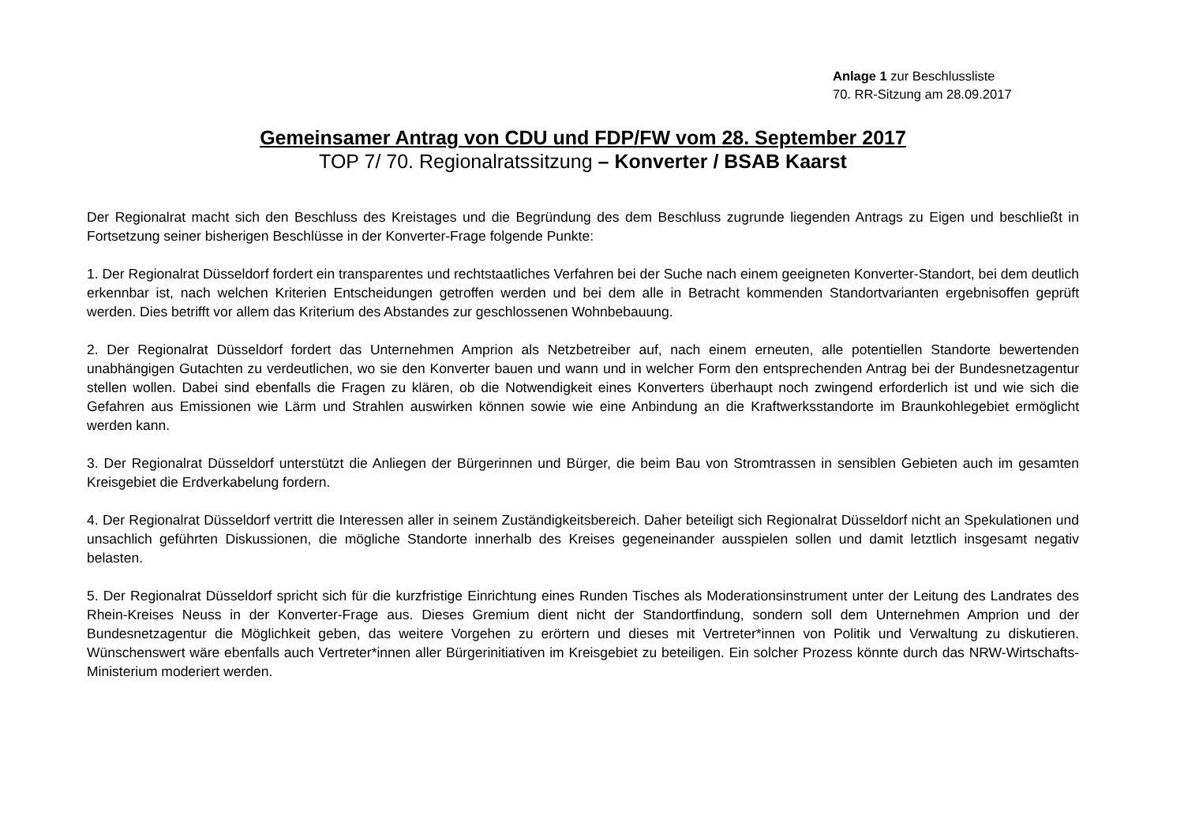Anlage 1 zur Beschlussliste
70. RR-Sitzung am 28.09.2017
Gemeinsamer Antrag von CDU und FDP/FW vom 28. September 2017
TOP 7/ 70. Regionalratssitzung – Konverter / BSAB Kaarst
Der Regionalrat macht sich den Beschluss des Kreistages und die Begründung des dem Beschluss zugrunde liegenden Antrags zu Eigen und beschließt in Fortsetzung seiner bisherigen Beschlüsse in der Konverter-Frage folgende Punkte:
1. Der Regionalrat Düsseldorf fordert ein transparentes und rechtstaatliches Verfahren bei der Suche nach einem geeigneten Konverter-Standort, bei dem deutlich erkennbar ist, nach welchen Kriterien Entscheidungen getroffen werden und bei dem alle in Betracht kommenden Standortvarianten ergebnisoffen geprüft werden. Dies betrifft vor allem das Kriterium des Abstandes zur geschlossenen Wohnbebauung.
2. Der Regionalrat Düsseldorf fordert das Unternehmen Amprion als Netzbetreiber auf, nach einem erneuten, alle potentiellen Standorte bewertenden unabhängigen Gutachten zu verdeutlichen, wo sie den Konverter bauen und wann und in welcher Form den entsprechenden Antrag bei der Bundesnetzagentur stellen wollen. Dabei sind ebenfalls die Fragen zu klären, ob die Notwendigkeit eines Konverters überhaupt noch zwingend erforderlich ist und wie sich die Gefahren aus Emissionen wie Lärm und Strahlen auswirken können sowie wie eine Anbindung an die Kraftwerksstandorte im Braunkohlegebiet ermöglicht werden kann.
3. Der Regionalrat Düsseldorf unterstützt die Anliegen der Bürgerinnen und Bürger, die beim Bau von Stromtrassen in sensiblen Gebieten auch im gesamten Kreisgebiet die Erdverkabelung fordern.
4. Der Regionalrat Düsseldorf vertritt die Interessen aller in seinem Zuständigkeitsbereich. Daher beteiligt sich Regionalrat Düsseldorf nicht an Spekulationen und unsachlich geführten Diskussionen, die mögliche Standorte innerhalb des Kreises gegeneinander ausspielen sollen und damit letztlich insgesamt negativ belasten.
5. Der Regionalrat Düsseldorf spricht sich für die kurzfristige Einrichtung eines Runden Tisches als Moderationsinstrument unter der Leitung des Landrates des Rhein-Kreises Neuss in der Konverter-Frage aus. Dieses Gremium dient nicht der Standortfindung, sondern soll dem Unternehmen Amprion und der Bundesnetzagentur die Möglichkeit geben, das weitere Vorgehen zu erörtern und dieses mit Vertreter*innen von Politik und Verwaltung zu diskutieren. Wünschenswert wäre ebenfalls auch Vertreter*innen aller Bürgerinitiativen im Kreisgebiet zu beteiligen. Ein solcher Prozess könnte durch das NRW-Wirtschafts-Ministerium moderiert werden.